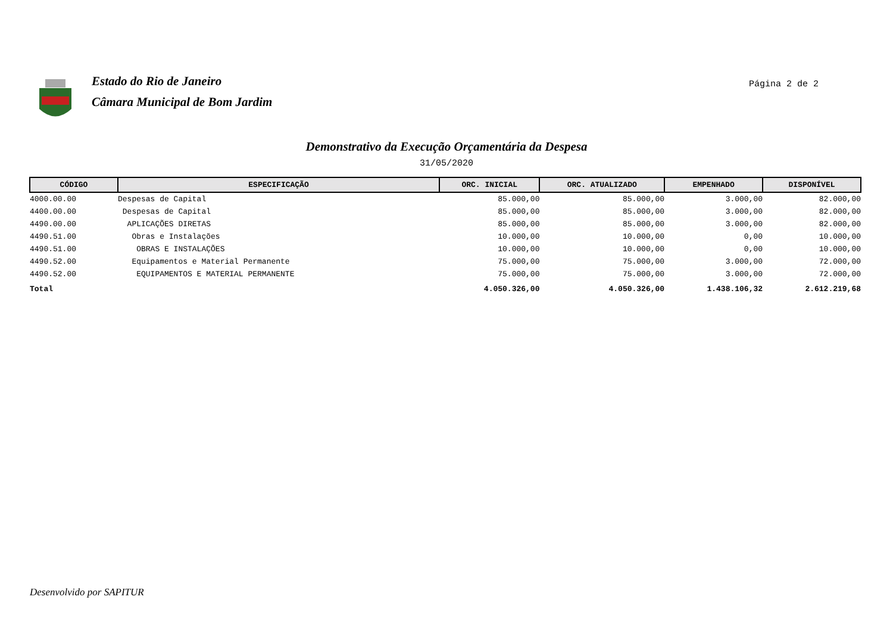Estado do Rio de Janeiro
Câmara Municipal de Bom Jardim
Página 2 de 2
Demonstrativo da Execução Orçamentária da Despesa
31/05/2020
| CÓDIGO | ESPECIFICAÇÃO | ORC. INICIAL | ORC. ATUALIZADO | EMPENHADO | DISPONÍVEL |
| --- | --- | --- | --- | --- | --- |
| 4000.00.00 | Despesas de Capital | 85.000,00 | 85.000,00 | 3.000,00 | 82.000,00 |
| 4400.00.00 | Despesas de Capital | 85.000,00 | 85.000,00 | 3.000,00 | 82.000,00 |
| 4490.00.00 | APLICAÇÕES DIRETAS | 85.000,00 | 85.000,00 | 3.000,00 | 82.000,00 |
| 4490.51.00 | Obras e Instalações | 10.000,00 | 10.000,00 | 0,00 | 10.000,00 |
| 4490.51.00 | OBRAS E INSTALAÇÕES | 10.000,00 | 10.000,00 | 0,00 | 10.000,00 |
| 4490.52.00 | Equipamentos e Material Permanente | 75.000,00 | 75.000,00 | 3.000,00 | 72.000,00 |
| 4490.52.00 | EQUIPAMENTOS E MATERIAL PERMANENTE | 75.000,00 | 75.000,00 | 3.000,00 | 72.000,00 |
| Total | | 4.050.326,00 | 4.050.326,00 | 1.438.106,32 | 2.612.219,68 |
Desenvolvido por SAPITUR